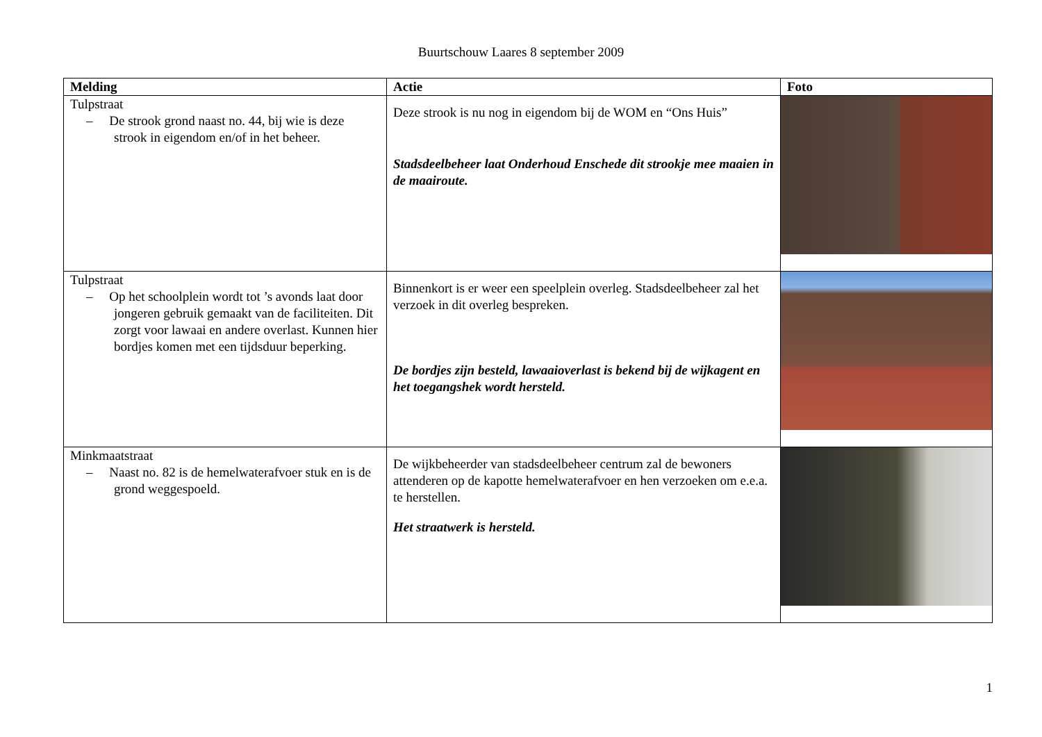Buurtschouw Laares 8 september 2009
| Melding | Actie | Foto |
| --- | --- | --- |
| Tulpstraat – De strook grond naast no. 44, bij wie is deze strook in eigendom en/of in het beheer. | Deze strook is nu nog in eigendom bij de WOM en “Ons Huis” Stadsdeelbeheer laat Onderhoud Enschede dit strookje mee maaien in de maairoute. | |
| Tulpstraat – Op het schoolplein wordt tot ’s avonds laat door jongeren gebruik gemaakt van de faciliteiten. Dit zorgt voor lawaai en andere overlast. Kunnen hier bordjes komen met een tijdsduur beperking. | Binnenkort is er weer een speelplein overleg. Stadsdeelbeheer zal het verzoek in dit overleg bespreken. De bordjes zijn besteld, lawaaioverlast is bekend bij de wijkagent en het toegangshek wordt hersteld. | |
| Minkmaatstraat – Naast no. 82 is de hemelwaterafvoer stuk en is de grond weggespoeld. | De wijkbeheerder van stadsdeelbeheer centrum zal de bewoners attenderen op de kapotte hemelwaterafvoer en hen verzoeken om e.e.a. te herstellen. Het straatwerk is hersteld. | |
1